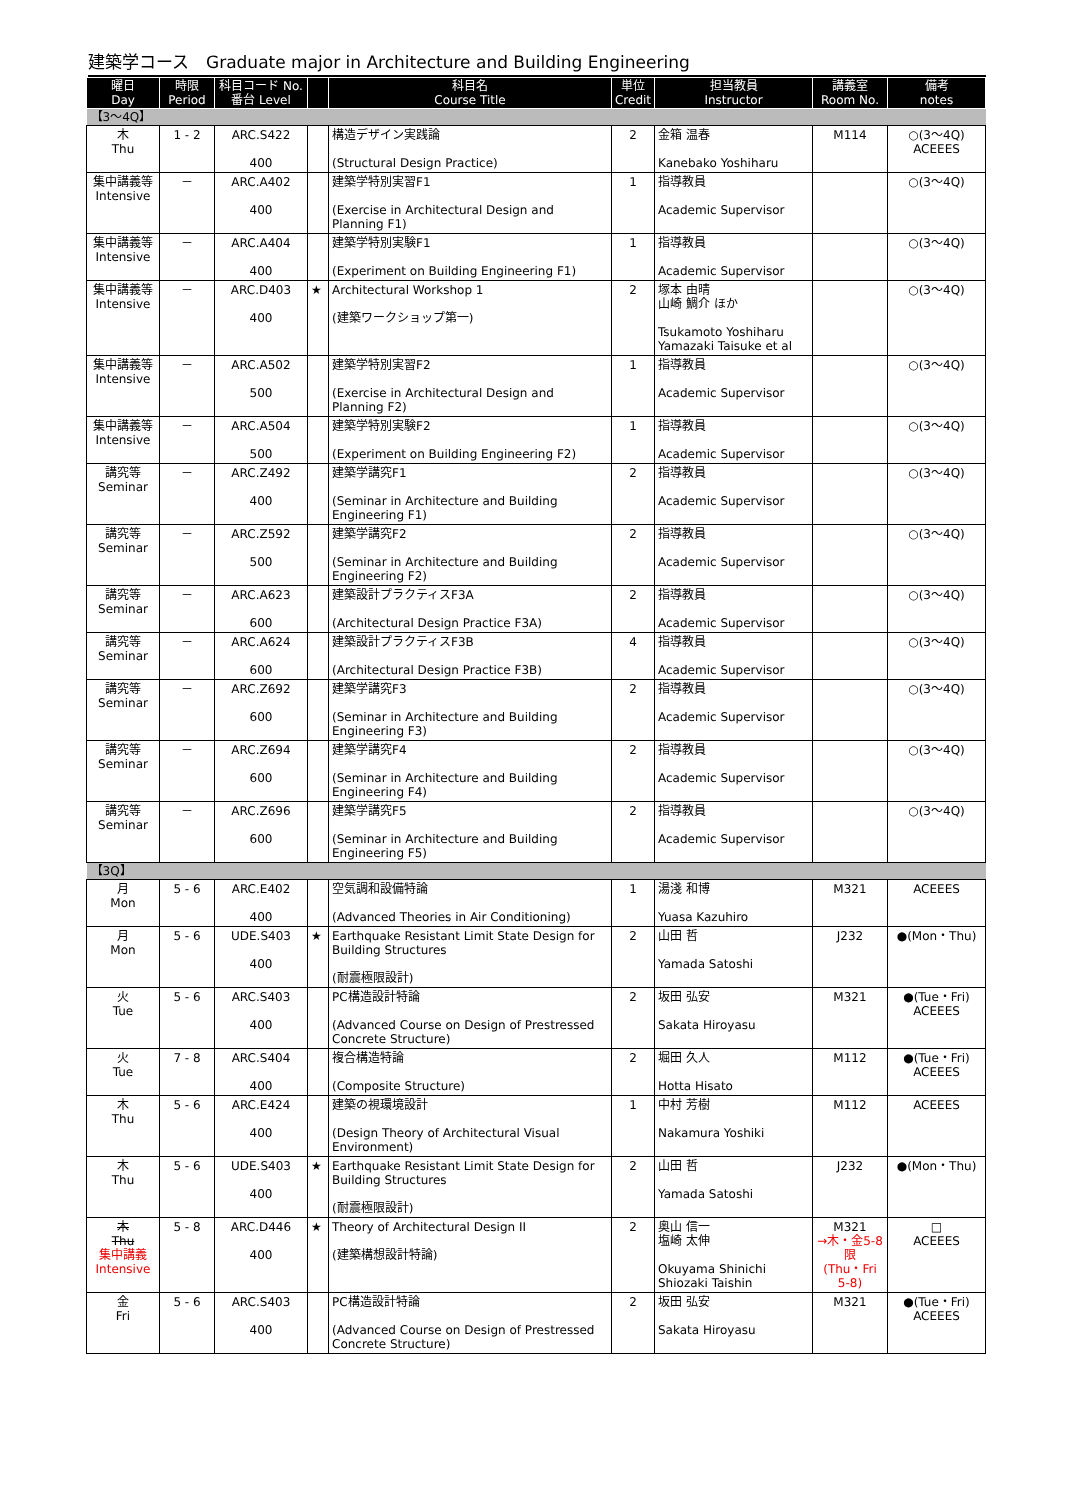建築学コース　Graduate major in Architecture and Building Engineering
| 曜日 Day | 時限 Period | 科目コード No. 番台 Level | | 科目名 Course Title | 単位 Credit | 担当教員 Instructor | 講義室 Room No. | 備考 notes |
| --- | --- | --- | --- | --- | --- | --- | --- | --- |
| 【3～4Q】 | | | | | | | | |
| 木 Thu | 1 - 2 | ARC.S422 400 | | 構造デザイン実践論 (Structural Design Practice) | 2 | 金箱 温春 Kanebako Yoshiharu | M114 | ○(3～4Q) ACEEES |
| 集中講義等 Intensive | － | ARC.A402 400 | | 建築学特別実習F1 (Exercise in Architectural Design and Planning F1) | 1 | 指導教員 Academic Supervisor | | ○(3～4Q) |
| 集中講義等 Intensive | － | ARC.A404 400 | | 建築学特別実験F1 (Experiment on Building Engineering F1) | 1 | 指導教員 Academic Supervisor | | ○(3～4Q) |
| 集中講義等 Intensive | － | ARC.D403 400 | ★ | Architectural Workshop 1 (建築ワークショップ第一) | 2 | 塚本 由晴 山崎 鯛介 ほか Tsukamoto Yoshiharu Yamazaki Taisuke et al | | ○(3～4Q) |
| 集中講義等 Intensive | － | ARC.A502 500 | | 建築学特別実習F2 (Exercise in Architectural Design and Planning F2) | 1 | 指導教員 Academic Supervisor | | ○(3～4Q) |
| 集中講義等 Intensive | － | ARC.A504 500 | | 建築学特別実験F2 (Experiment on Building Engineering F2) | 1 | 指導教員 Academic Supervisor | | ○(3～4Q) |
| 講究等 Seminar | － | ARC.Z492 400 | | 建築学講究F1 (Seminar in Architecture and Building Engineering F1) | 2 | 指導教員 Academic Supervisor | | ○(3～4Q) |
| 講究等 Seminar | － | ARC.Z592 500 | | 建築学講究F2 (Seminar in Architecture and Building Engineering F2) | 2 | 指導教員 Academic Supervisor | | ○(3～4Q) |
| 講究等 Seminar | － | ARC.A623 600 | | 建築設計プラクティスF3A (Architectural Design Practice F3A) | 2 | 指導教員 Academic Supervisor | | ○(3～4Q) |
| 講究等 Seminar | － | ARC.A624 600 | | 建築設計プラクティスF3B (Architectural Design Practice F3B) | 4 | 指導教員 Academic Supervisor | | ○(3～4Q) |
| 講究等 Seminar | － | ARC.Z692 600 | | 建築学講究F3 (Seminar in Architecture and Building Engineering F3) | 2 | 指導教員 Academic Supervisor | | ○(3～4Q) |
| 講究等 Seminar | － | ARC.Z694 600 | | 建築学講究F4 (Seminar in Architecture and Building Engineering F4) | 2 | 指導教員 Academic Supervisor | | ○(3～4Q) |
| 講究等 Seminar | － | ARC.Z696 600 | | 建築学講究F5 (Seminar in Architecture and Building Engineering F5) | 2 | 指導教員 Academic Supervisor | | ○(3～4Q) |
| 【3Q】 | | | | | | | | |
| 月 Mon | 5 - 6 | ARC.E402 400 | | 空気調和設備特論 (Advanced Theories in Air Conditioning) | 1 | 湯淺 和博 Yuasa Kazuhiro | M321 | ACEEES |
| 月 Mon | 5 - 6 | UDE.S403 400 | ★ | Earthquake Resistant Limit State Design for Building Structures (耐震極限設計) | 2 | 山田 哲 Yamada Satoshi | J232 | ●(Mon・Thu) |
| 火 Tue | 5 - 6 | ARC.S403 400 | | PC構造設計特論 (Advanced Course on Design of Prestressed Concrete Structure) | 2 | 坂田 弘安 Sakata Hiroyasu | M321 | ●(Tue・Fri) ACEEES |
| 火 Tue | 7 - 8 | ARC.S404 400 | | 複合構造特論 (Composite Structure) | 2 | 堀田 久人 Hotta Hisato | M112 | ●(Tue・Fri) ACEEES |
| 木 Thu | 5 - 6 | ARC.E424 400 | | 建築の視環境設計 (Design Theory of Architectural Visual Environment) | 1 | 中村 芳樹 Nakamura Yoshiki | M112 | ACEEES |
| 木 Thu | 5 - 6 | UDE.S403 400 | ★ | Earthquake Resistant Limit State Design for Building Structures (耐震極限設計) | 2 | 山田 哲 Yamada Satoshi | J232 | ●(Mon・Thu) |
| 木 Thu 集中講義 Intensive | 5 - 8 | ARC.D446 400 | ★ | Theory of Architectural Design II (建築構想設計特論) | 2 | 奥山 信一 塩崎 太伸 Okuyama Shinichi Shiozaki Taishin | M321 →木・金5-8限 (Thu・Fri 5-8) | □ ACEEES |
| 金 Fri | 5 - 6 | ARC.S403 400 | | PC構造設計特論 (Advanced Course on Design of Prestressed Concrete Structure) | 2 | 坂田 弘安 Sakata Hiroyasu | M321 | ●(Tue・Fri) ACEEES |